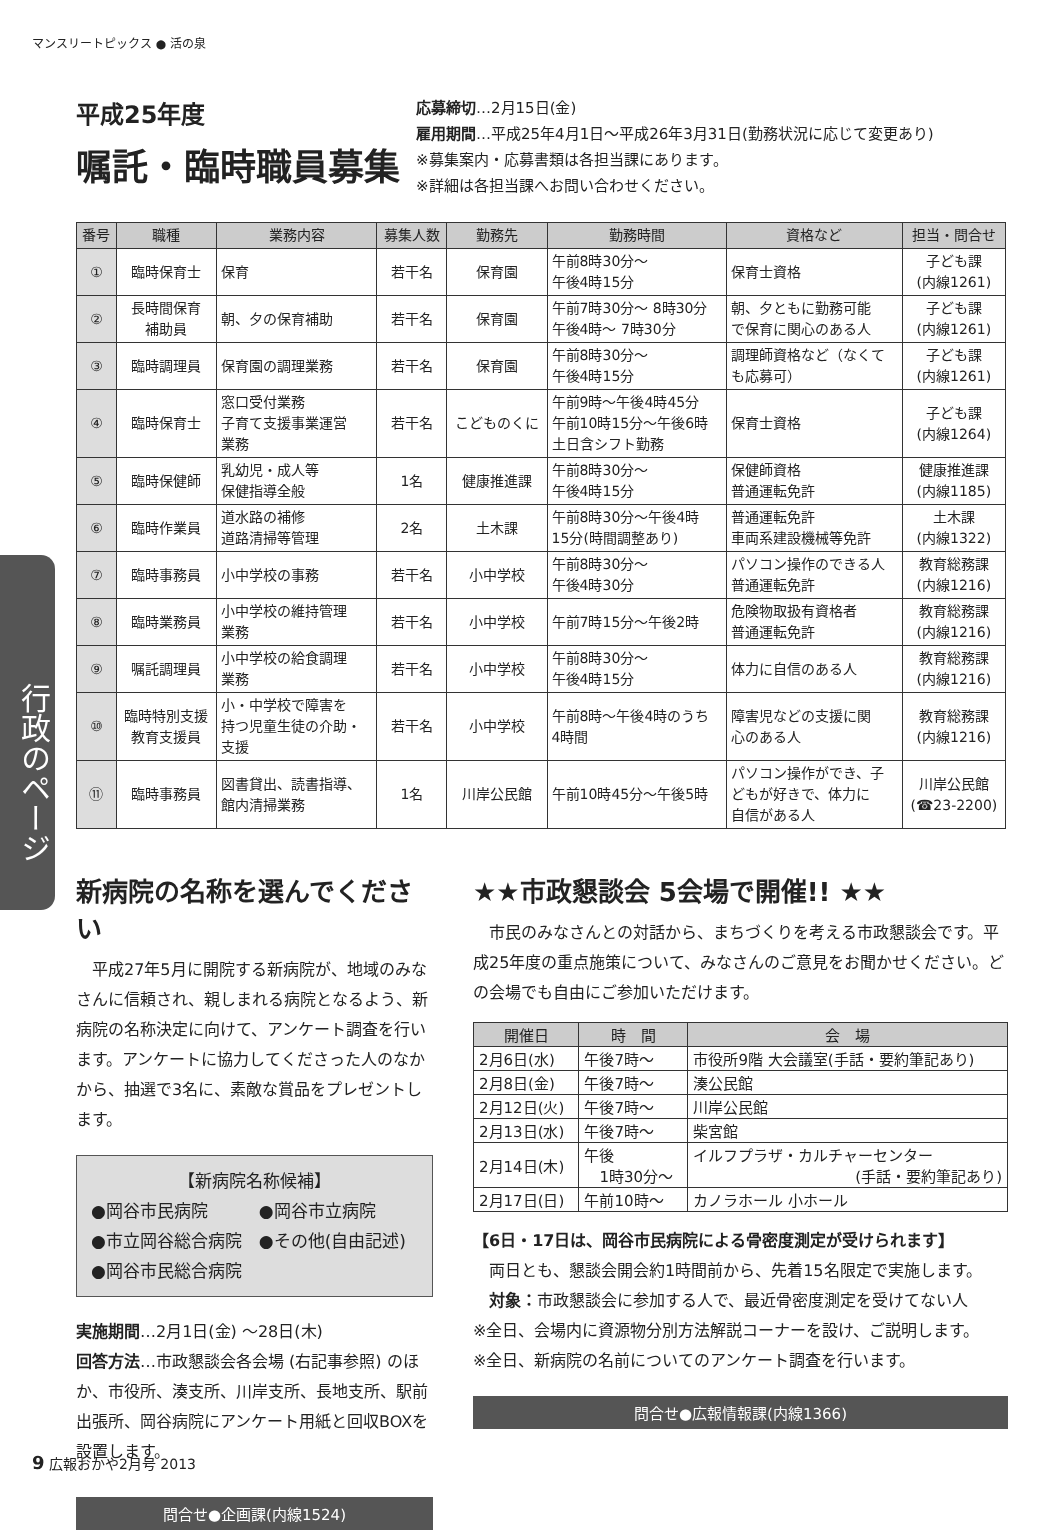マンスリートピックス ● 活の泉
行政のページ
平成25年度
嘱託・臨時職員募集
応募締切…2月15日(金)
雇用期間…平成25年4月1日～平成26年3月31日(勤務状況に応じて変更あり)
※募集案内・応募書類は各担当課にあります。
※詳細は各担当課へお問い合わせください。
| 番号 | 職種 | 業務内容 | 募集人数 | 勤務先 | 勤務時間 | 資格など | 担当・問合せ |
| --- | --- | --- | --- | --- | --- | --- | --- |
| ① | 臨時保育士 | 保育 | 若干名 | 保育園 | 午前8時30分～ 午後4時15分 | 保育士資格 | 子ども課 (内線1261) |
| ② | 長時間保育 補助員 | 朝、夕の保育補助 | 若干名 | 保育園 | 午前7時30分～ 8時30分 午後4時～ 7時30分 | 朝、夕ともに勤務可能 で保育に関心のある人 | 子ども課 (内線1261) |
| ③ | 臨時調理員 | 保育園の調理業務 | 若干名 | 保育園 | 午前8時30分～ 午後4時15分 | 調理師資格など（なくて も応募可） | 子ども課 (内線1261) |
| ④ | 臨時保育士 | 窓口受付業務 子育て支援事業運営 業務 | 若干名 | こどものくに | 午前9時～午後4時45分 午前10時15分～午後6時 土日含シフト勤務 | 保育士資格 | 子ども課 (内線1264) |
| ⑤ | 臨時保健師 | 乳幼児・成人等 保健指導全般 | 1名 | 健康推進課 | 午前8時30分～ 午後4時15分 | 保健師資格 普通運転免許 | 健康推進課 (内線1185) |
| ⑥ | 臨時作業員 | 道水路の補修 道路清掃等管理 | 2名 | 土木課 | 午前8時30分～午後4時 15分(時間調整あり) | 普通運転免許 車両系建設機械等免許 | 土木課 (内線1322) |
| ⑦ | 臨時事務員 | 小中学校の事務 | 若干名 | 小中学校 | 午前8時30分～ 午後4時30分 | パソコン操作のできる人 普通運転免許 | 教育総務課 (内線1216) |
| ⑧ | 臨時業務員 | 小中学校の維持管理 業務 | 若干名 | 小中学校 | 午前7時15分～午後2時 | 危険物取扱有資格者 普通運転免許 | 教育総務課 (内線1216) |
| ⑨ | 嘱託調理員 | 小中学校の給食調理 業務 | 若干名 | 小中学校 | 午前8時30分～ 午後4時15分 | 体力に自信のある人 | 教育総務課 (内線1216) |
| ⑩ | 臨時特別支援 教育支援員 | 小・中学校で障害を 持つ児童生徒の介助・ 支援 | 若干名 | 小中学校 | 午前8時～午後4時のうち 4時間 | 障害児などの支援に関 心のある人 | 教育総務課 (内線1216) |
| ⑪ | 臨時事務員 | 図書貸出、読書指導、 館内清掃業務 | 1名 | 川岸公民館 | 午前10時45分～午後5時 | パソコン操作ができ、子 どもが好きで、体力に 自信がある人 | 川岸公民館 (☎23-2200) |
新病院の名称を選んでください
　平成27年5月に開院する新病院が、地域のみなさんに信頼され、親しまれる病院となるよう、新病院の名称決定に向けて、アンケート調査を行います。アンケートに協力してくださった人のなかから、抽選で3名に、素敵な賞品をプレゼントします。
【新病院名称候補】
●岡谷市民病院　　　●岡谷市立病院
●市立岡谷総合病院　●その他(自由記述)
●岡谷市民総合病院
実施期間…2月1日(金) ～28日(木)
回答方法…市政懇談会各会場 (右記事参照) のほか、市役所、湊支所、川岸支所、長地支所、駅前出張所、岡谷病院にアンケート用紙と回収BOXを設置します。
問合せ●企画課(内線1524)
★★市政懇談会 5会場で開催!! ★★
　市民のみなさんとの対話から、まちづくりを考える市政懇談会です。平成25年度の重点施策について、みなさんのご意見をお聞かせください。どの会場でも自由にご参加いただけます。
| 開催日 | 時 間 | 会 場 |
| --- | --- | --- |
| 2月6日(水) | 午後7時～ | 市役所9階 大会議室(手話・要約筆記あり) |
| 2月8日(金) | 午後7時～ | 湊公民館 |
| 2月12日(火) | 午後7時～ | 川岸公民館 |
| 2月13日(水) | 午後7時～ | 柴宮館 |
| 2月14日(木) | 午後 1時30分～ | イルフプラザ・カルチャーセンター (手話・要約筆記あり) |
| 2月17日(日) | 午前10時～ | カノラホール 小ホール |
【6日・17日は、岡谷市民病院による骨密度測定が受けられます】
　両日とも、懇談会開会約1時間前から、先着15名限定で実施します。
　対象：市政懇談会に参加する人で、最近骨密度測定を受けてない人
※全日、会場内に資源物分別方法解説コーナーを設け、ご説明します。
※全日、新病院の名前についてのアンケート調査を行います。
問合せ●広報情報課(内線1366)
9 広報おかや2月号 2013